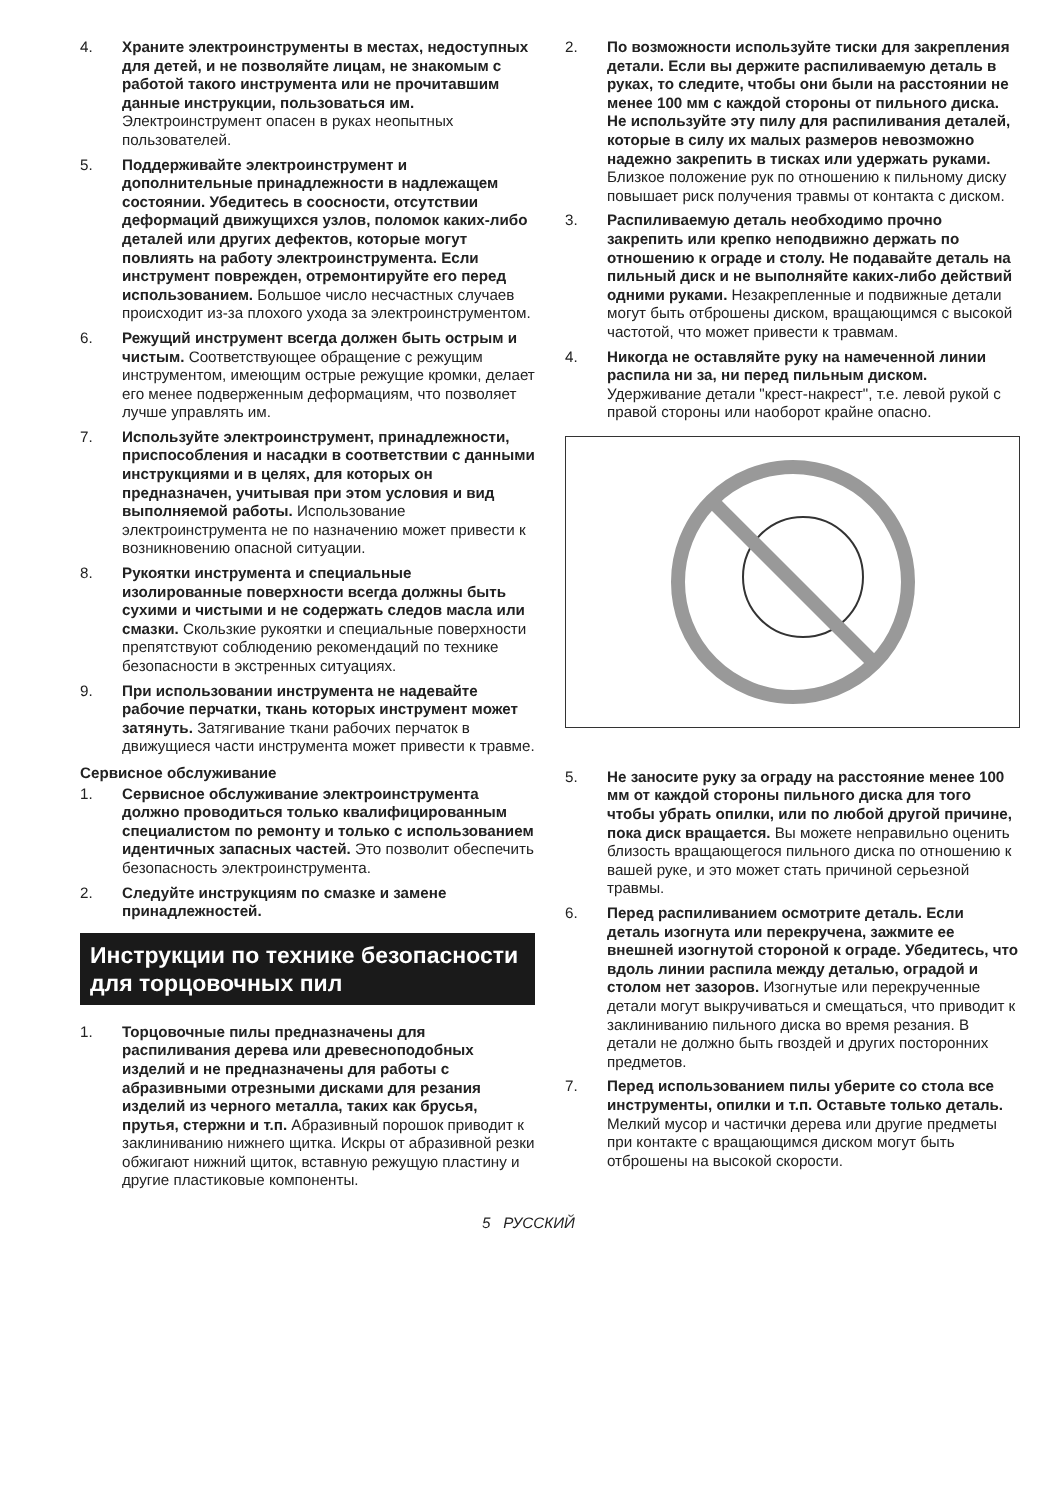4. Храните электроинструменты в местах, недоступных для детей, и не позволяйте лицам, не знакомым с работой такого инструмента или не прочитавшим данные инструкции, пользоваться им. Электроинструмент опасен в руках неопытных пользователей.
5. Поддерживайте электроинструмент и дополнительные принадлежности в надлежащем состоянии. Убедитесь в соосности, отсутствии деформаций движущихся узлов, поломок каких-либо деталей или других дефектов, которые могут повлиять на работу электроинструмента. Если инструмент поврежден, отремонтируйте его перед использованием. Большое число несчастных случаев происходит из-за плохого ухода за электроинструментом.
6. Режущий инструмент всегда должен быть острым и чистым. Соответствующее обращение с режущим инструментом, имеющим острые режущие кромки, делает его менее подверженным деформациям, что позволяет лучше управлять им.
7. Используйте электроинструмент, принадлежности, приспособления и насадки в соответствии с данными инструкциями и в целях, для которых он предназначен, учитывая при этом условия и вид выполняемой работы. Использование электроинструмента не по назначению может привести к возникновению опасной ситуации.
8. Рукоятки инструмента и специальные изолированные поверхности всегда должны быть сухими и чистыми и не содержать следов масла или смазки. Скользкие рукоятки и специальные поверхности препятствуют соблюдению рекомендаций по технике безопасности в экстренных ситуациях.
9. При использовании инструмента не надевайте рабочие перчатки, ткань которых инструмент может затянуть. Затягивание ткани рабочих перчаток в движущиеся части инструмента может привести к травме.
Сервисное обслуживание
1. Сервисное обслуживание электроинструмента должно проводиться только квалифицированным специалистом по ремонту и только с использованием идентичных запасных частей. Это позволит обеспечить безопасность электроинструмента.
2. Следуйте инструкциям по смазке и замене принадлежностей.
Инструкции по технике безопасности для торцовочных пил
1. Торцовочные пилы предназначены для распиливания дерева или древесноподобных изделий и не предназначены для работы с абразивными отрезными дисками для резания изделий из черного металла, таких как брусья, прутья, стержни и т.п. Абразивный порошок приводит к заклиниванию нижнего щитка. Искры от абразивной резки обжигают нижний щиток, вставную режущую пластину и другие пластиковые компоненты.
2. По возможности используйте тиски для закрепления детали. Если вы держите распиливаемую деталь в руках, то следите, чтобы они были на расстоянии не менее 100 мм с каждой стороны от пильного диска. Не используйте эту пилу для распиливания деталей, которые в силу их малых размеров невозможно надежно закрепить в тисках или удержать руками. Близкое положение рук по отношению к пильному диску повышает риск получения травмы от контакта с диском.
3. Распиливаемую деталь необходимо прочно закрепить или крепко неподвижно держать по отношению к ограде и столу. Не подавайте деталь на пильный диск и не выполняйте каких-либо действий одними руками. Незакрепленные и подвижные детали могут быть отброшены диском, вращающимся с высокой частотой, что может привести к травмам.
4. Никогда не оставляйте руку на намеченной линии распила ни за, ни перед пильным диском. Удерживание детали "крест-накрест", т.е. левой рукой с правой стороны или наоборот крайне опасно.
5. Не заносите руку за ограду на расстояние менее 100 мм от каждой стороны пильного диска для того чтобы убрать опилки, или по любой другой причине, пока диск вращается. Вы можете неправильно оценить близость вращающегося пильного диска по отношению к вашей руке, и это может стать причиной серьезной травмы.
6. Перед распиливанием осмотрите деталь. Если деталь изогнута или перекручена, зажмите ее внешней изогнутой стороной к ограде. Убедитесь, что вдоль линии распила между деталью, оградой и столом нет зазоров. Изогнутые или перекрученные детали могут выкручиваться и смещаться, что приводит к заклиниванию пильного диска во время резания. В детали не должно быть гвоздей и других посторонних предметов.
7. Перед использованием пилы уберите со стола все инструменты, опилки и т.п. Оставьте только деталь. Мелкий мусор и частички дерева или другие предметы при контакте с вращающимся диском могут быть отброшены на высокой скорости.
5 РУССКИЙ